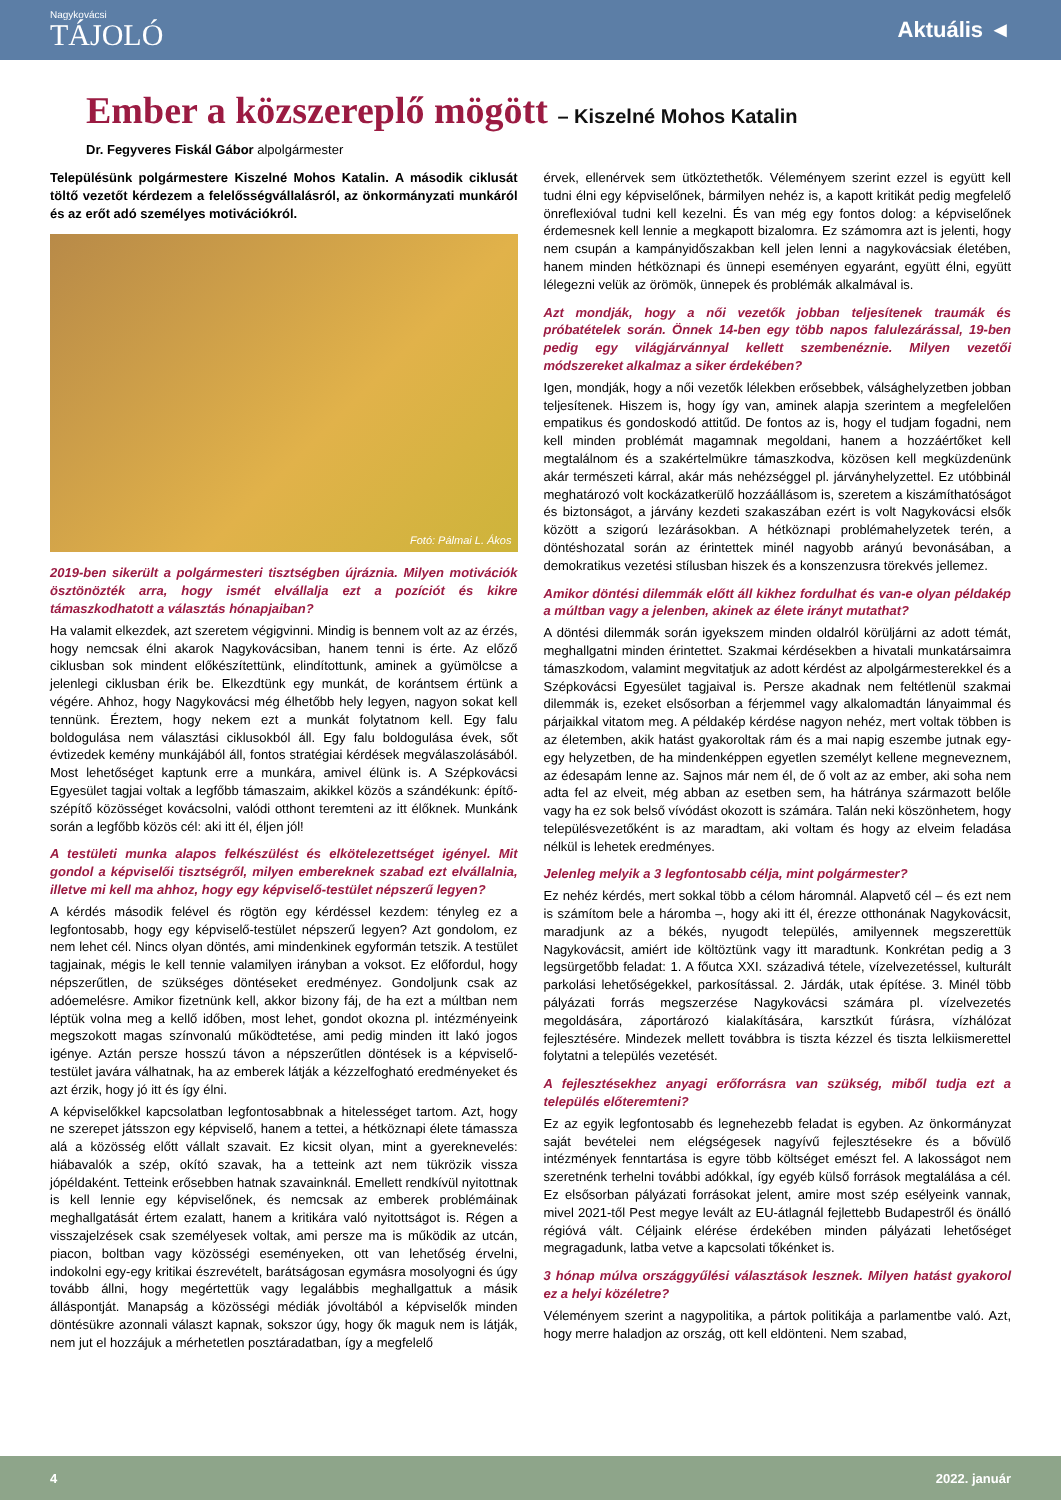Nagykovácsi
TÁJOLÓ
Aktuális ◄
Ember a közszereplő mögött – Kiszelné Mohos Katalin
Dr. Fegyveres Fiskál Gábor alpolgármester
Településünk polgármestere Kiszelné Mohos Katalin. A második ciklusát töltő vezetőt kérdezem a felelősségvállalásról, az önkormányzati munkáról és az erőt adó személyes motivációkról.
Fotó: Pálmai L. Ákos
2019-ben sikerült a polgármesteri tisztségben újráznia. Milyen motivációk ösztönözték arra, hogy ismét elvállalja ezt a pozíciót és kikre támaszkodhatott a választás hónapjaiban?
Ha valamit elkezdek, azt szeretem végigvinni. Mindig is bennem volt az az érzés, hogy nemcsak élni akarok Nagykovácsiban, hanem tenni is érte. Az előző ciklusban sok mindent előkészítettünk, elindítottunk, aminek a gyümölcse a jelenlegi ciklusban érik be. Elkezdtünk egy munkát, de korántsem értünk a végére. Ahhoz, hogy Nagykovácsi még élhetőbb hely legyen, nagyon sokat kell tennünk. Éreztem, hogy nekem ezt a munkát folytatnom kell. Egy falu boldogulása nem választási ciklusokból áll. Egy falu boldogulása évek, sőt évtizedek kemény munkájából áll, fontos stratégiai kérdések megválaszolásából. Most lehetőséget kaptunk erre a munkára, amivel élünk is. A Szépkovácsi Egyesület tagjai voltak a legfőbb támaszaim, akikkel közös a szándékunk: építő-szépítő közösséget kovácsolni, valódi otthont teremteni az itt élőknek. Munkánk során a legfőbb közös cél: aki itt él, éljen jól!
A testületi munka alapos felkészülést és elkötelezettséget igényel. Mit gondol a képviselői tisztségről, milyen embereknek szabad ezt elvállalnia, illetve mi kell ma ahhoz, hogy egy képviselő-testület népszerű legyen?
A kérdés második felével és rögtön egy kérdéssel kezdem: tényleg ez a legfontosabb, hogy egy képviselő-testület népszerű legyen? Azt gondolom, ez nem lehet cél. Nincs olyan döntés, ami mindenkinek egyformán tetszik. A testület tagjainak, mégis le kell tennie valamilyen irányban a voksot. Ez előfordul, hogy népszerűtlen, de szükséges döntéseket eredményez. Gondoljunk csak az adóemelésre. Amikor fizetnünk kell, akkor bizony fáj, de ha ezt a múltban nem léptük volna meg a kellő időben, most lehet, gondot okozna pl. intézményeink megszokott magas színvonalú működtetése, ami pedig minden itt lakó jogos igénye. Aztán persze hosszú távon a népszerűtlen döntések is a képviselő-testület javára válhatnak, ha az emberek látják a kézzelfogható eredményeket és azt érzik, hogy jó itt és így élni.
A képviselőkkel kapcsolatban legfontosabbnak a hitelességet tartom. Azt, hogy ne szerepet játsszon egy képviselő, hanem a tettei, a hétköznapi élete támassza alá a közösség előtt vállalt szavait. Ez kicsit olyan, mint a gyereknevelés: hiábavalók a szép, okító szavak, ha a tetteink azt nem tükrözik vissza jópéldaként. Tetteink erősebben hatnak szavainknál. Emellett rendkívül nyitottnak is kell lennie egy képviselőnek, és nemcsak az emberek problémáinak meghallgatását értem ezalatt, hanem a kritikára való nyitottságot is. Régen a visszajelzések csak személyesek voltak, ami persze ma is működik az utcán, piacon, boltban vagy közösségi eseményeken, ott van lehetőség érvelni, indokolni egy-egy kritikai észrevételt, barátságosan egymásra mosolyogni és úgy tovább állni, hogy megértettük vagy legalábbis meghallgattuk a másik álláspontját. Manapság a közösségi médiák jóvoltából a képviselők minden döntésükre azonnali választ kapnak, sokszor úgy, hogy ők maguk nem is látják, nem jut el hozzájuk a mérhetetlen posztáradatban, így a megfelelő
érvek, ellenérvek sem ütköztethetők. Véleményem szerint ezzel is együtt kell tudni élni egy képviselőnek, bármilyen nehéz is, a kapott kritikát pedig megfelelő önreflexióval tudni kell kezelni. És van még egy fontos dolog: a képviselőnek érdemesnek kell lennie a megkapott bizalomra. Ez számomra azt is jelenti, hogy nem csupán a kampányidőszakban kell jelen lenni a nagykovácsiak életében, hanem minden hétköznapi és ünnepi eseményen egyaránt, együtt élni, együtt lélegezni velük az örömök, ünnepek és problémák alkalmával is.
Azt mondják, hogy a női vezetők jobban teljesítenek traumák és próbatételek során. Önnek 14-ben egy több napos falulezárással, 19-ben pedig egy világjárvánnyal kellett szembenéznie. Milyen vezetői módszereket alkalmaz a siker érdekében?
Igen, mondják, hogy a női vezetők lélekben erősebbek, válsághelyzetben jobban teljesítenek. Hiszem is, hogy így van, aminek alapja szerintem a megfelelően empatikus és gondoskodó attitűd. De fontos az is, hogy el tudjam fogadni, nem kell minden problémát magamnak megoldani, hanem a hozzáértőket kell megtalálnom és a szakértelmükre támaszkodva, közösen kell megküzdenünk akár természeti kárral, akár más nehézséggel pl. járványhelyzettel. Ez utóbbinál meghatározó volt kockázatkerülő hozzáállásom is, szeretem a kiszámíthatóságot és biztonságot, a járvány kezdeti szakaszában ezért is volt Nagykovácsi elsők között a szigorú lezárásokban. A hétköznapi problémahelyzetek terén, a döntéshozatal során az érintettek minél nagyobb arányú bevonásában, a demokratikus vezetési stílusban hiszek és a konszenzusra törekvés jellemez.
Amikor döntési dilemmák előtt áll kikhez fordulhat és van-e olyan példakép a múltban vagy a jelenben, akinek az élete irányt mutathat?
A döntési dilemmák során igyekszem minden oldalról körüljárni az adott témát, meghallgatni minden érintettet. Szakmai kérdésekben a hivatali munkatársaimra támaszkodom, valamint megvitatjuk az adott kérdést az alpolgármesterekkel és a Szépkovácsi Egyesület tagjaival is. Persze akadnak nem feltétlenül szakmai dilemmák is, ezeket elsősorban a férjemmel vagy alkalomadtán lányaimmal és párjaikkal vitatom meg. A példakép kérdése nagyon nehéz, mert voltak többen is az életemben, akik hatást gyakoroltak rám és a mai napig eszembe jutnak egy-egy helyzetben, de ha mindenképpen egyetlen személyt kellene megneveznem, az édesapám lenne az. Sajnos már nem él, de ő volt az az ember, aki soha nem adta fel az elveit, még abban az esetben sem, ha hátránya származott belőle vagy ha ez sok belső vívódást okozott is számára. Talán neki köszönhetem, hogy településvezetőként is az maradtam, aki voltam és hogy az elveim feladása nélkül is lehetek eredményes.
Jelenleg melyik a 3 legfontosabb célja, mint polgármester?
Ez nehéz kérdés, mert sokkal több a célom háromnál. Alapvető cél – és ezt nem is számítom bele a háromba –, hogy aki itt él, érezze otthonának Nagykovácsit, maradjunk az a békés, nyugodt település, amilyennek megszerettük Nagykovácsit, amiért ide költöztünk vagy itt maradtunk. Konkrétan pedig a 3 legsürgetőbb feladat: 1. A főutca XXI. századivá tétele, vízelvezetéssel, kulturált parkolási lehetőségekkel, parkosítással. 2. Járdák, utak építése. 3. Minél több pályázati forrás megszerzése Nagykovácsi számára pl. vízelvezetés megoldására, záportározó kialakítására, karsztkút fúrásra, vízhálózat fejlesztésére. Mindezek mellett továbbra is tiszta kézzel és tiszta lelkiismerettel folytatni a település vezetését.
A fejlesztésekhez anyagi erőforrásra van szükség, miből tudja ezt a település előteremteni?
Ez az egyik legfontosabb és legnehezebb feladat is egyben. Az önkormányzat saját bevételei nem elégségesek nagyívű fejlesztésekre és a bővülő intézmények fenntartása is egyre több költséget emészt fel. A lakosságot nem szeretnénk terhelni további adókkal, így egyéb külső források megtalálása a cél. Ez elsősorban pályázati forrásokat jelent, amire most szép esélyeink vannak, mivel 2021-től Pest megye levált az EU-átlagnál fejlettebb Budapestről és önálló régióvá vált. Céljaink elérése érdekében minden pályázati lehetőséget megragadunk, latba vetve a kapcsolati tőkénket is.
3 hónap múlva országgyűlési választások lesznek. Milyen hatást gyakorol ez a helyi közéletre?
Véleményem szerint a nagypolitika, a pártok politikája a parlamentbe való. Azt, hogy merre haladjon az ország, ott kell eldönteni. Nem szabad,
4 2022. január